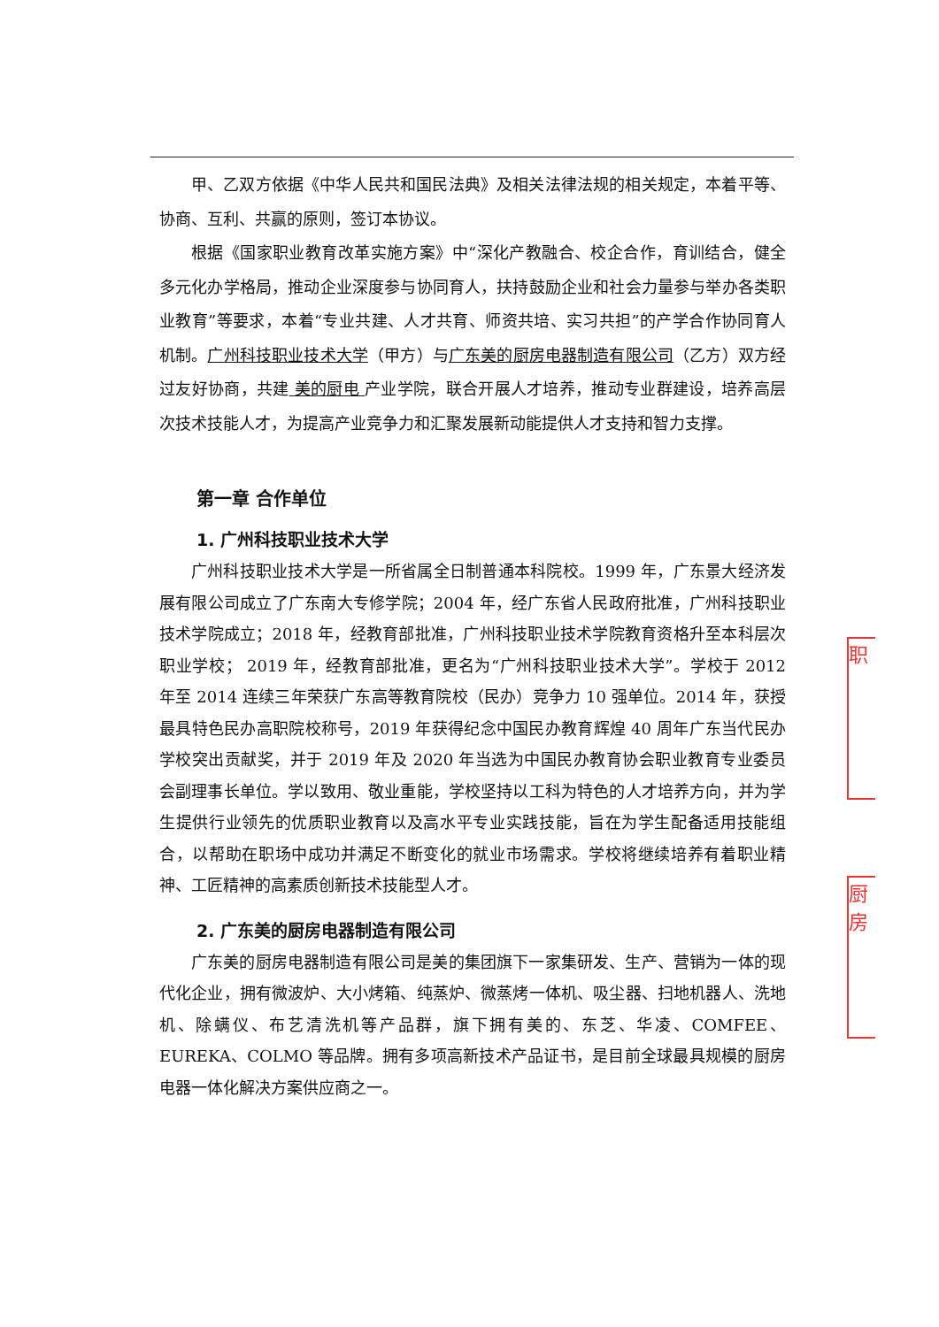甲、乙双方依据《中华人民共和国民法典》及相关法律法规的相关规定，本着平等、协商、互利、共赢的原则，签订本协议。
根据《国家职业教育改革实施方案》中“深化产教融合、校企合作，育训结合，健全多元化办学格局，推动企业深度参与协同育人，扶持鼓励企业和社会力量参与举办各类职业教育”等要求，本着“专业共建、人才共育、师资共培、实习共担”的产学合作协同育人机制。广州科技职业技术大学（甲方）与广东美的厨房电器制造有限公司（乙方）双方经过友好协商，共建 美的厨电 产业学院，联合开展人才培养，推动专业群建设，培养高层次技术技能人才，为提高产业竞争力和汇聚发展新动能提供人才支持和智力支撑。
第一章 合作单位
1. 广州科技职业技术大学
广州科技职业技术大学是一所省属全日制普通本科院校。1999 年，广东景大经济发展有限公司成立了广东南大专修学院；2004 年，经广东省人民政府批准，广州科技职业技术学院成立；2018 年，经教育部批准，广州科技职业技术学院教育资格升至本科层次职业学校； 2019 年，经教育部批准，更名为“广州科技职业技术大学”。学校于 2012 年至 2014 连续三年荣获广东高等教育院校（民办）竞争力 10 强单位。2014 年，获授最具特色民办高职院校称号，2019 年获得纪念中国民办教育辉煌 40 周年广东当代民办学校突出贡献奖，并于 2019 年及 2020 年当选为中国民办教育协会职业教育专业委员会副理事长单位。学以致用、敬业重能，学校坚持以工科为特色的人才培养方向，并为学生提供行业领先的优质职业教育以及高水平专业实践技能，旨在为学生配备适用技能组合，以帮助在职场中成功并满足不断变化的就业市场需求。学校将继续培养有着职业精神、工匠精神的高素质创新技术技能型人才。
2. 广东美的厨房电器制造有限公司
广东美的厨房电器制造有限公司是美的集团旗下一家集研发、生产、营销为一体的现代化企业，拥有微波炉、大小烤箱、纯蒸炉、微蒸烤一体机、吸尘器、扫地机器人、洗地机、除螨仪、布艺清洗机等产品群，旗下拥有美的、东芝、华凌、COMFEE、EUREKA、COLMO 等品牌。拥有多项高新技术产品证书，是目前全球最具规模的厨房电器一体化解决方案供应商之一。
职
厨房